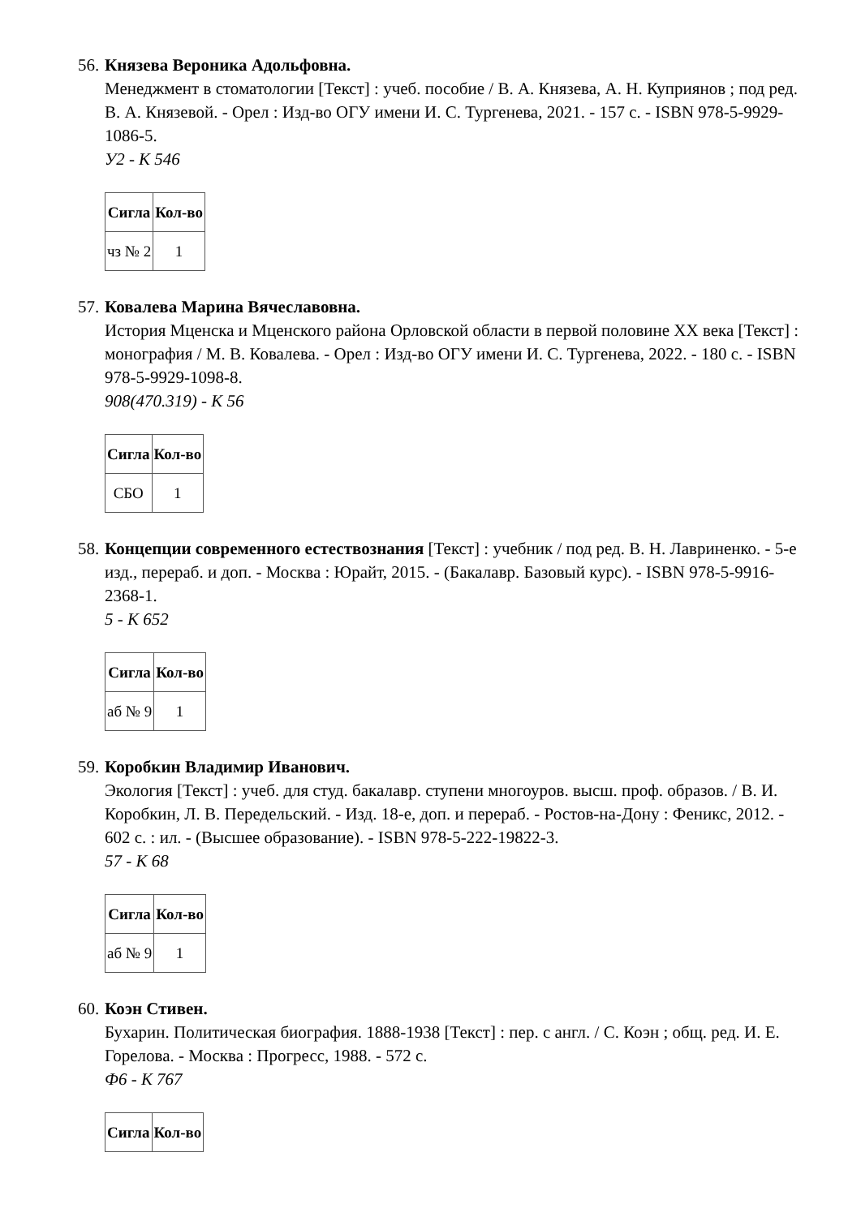56.
Князева Вероника Адольфовна.
Менеджмент в стоматологии [Текст] : учеб. пособие / В. А. Князева, А. Н. Куприянов ; под ред. В. А. Князевой. - Орел : Изд-во ОГУ имени И. С. Тургенева, 2021. - 157 с. - ISBN 978-5-9929-1086-5.
У2 - К 546
| Сигла | Кол-во |
| --- | --- |
| чз № 2 | 1 |
57.
Ковалева Марина Вячеславовна.
История Мценска и Мценского района Орловской области в первой половине XX века [Текст] : монография / М. В. Ковалева. - Орел : Изд-во ОГУ имени И. С. Тургенева, 2022. - 180 с. - ISBN 978-5-9929-1098-8.
908(470.319) - К 56
| Сигла | Кол-во |
| --- | --- |
| СБО | 1 |
58.
Концепции современного естествознания [Текст] : учебник / под ред. В. Н. Лавриненко. - 5-е изд., перераб. и доп. - Москва : Юрайт, 2015. - (Бакалавр. Базовый курс). - ISBN 978-5-9916-2368-1.
5 - К 652
| Сигла | Кол-во |
| --- | --- |
| аб № 9 | 1 |
59.
Коробкин Владимир Иванович.
Экология [Текст] : учеб. для студ. бакалавр. ступени многоуров. высш. проф. образов. / В. И. Коробкин, Л. В. Передельский. - Изд. 18-е, доп. и перераб. - Ростов-на-Дону : Феникс, 2012. - 602 с. : ил. - (Высшее образование). - ISBN 978-5-222-19822-3.
57 - К 68
| Сигла | Кол-во |
| --- | --- |
| аб № 9 | 1 |
60.
Коэн Стивен.
Бухарин. Политическая биография. 1888-1938 [Текст] : пер. с англ. / С. Коэн ; общ. ред. И. Е. Горелова. - Москва : Прогресс, 1988. - 572 с.
Ф6 - К 767
| Сигла | Кол-во |
| --- | --- |